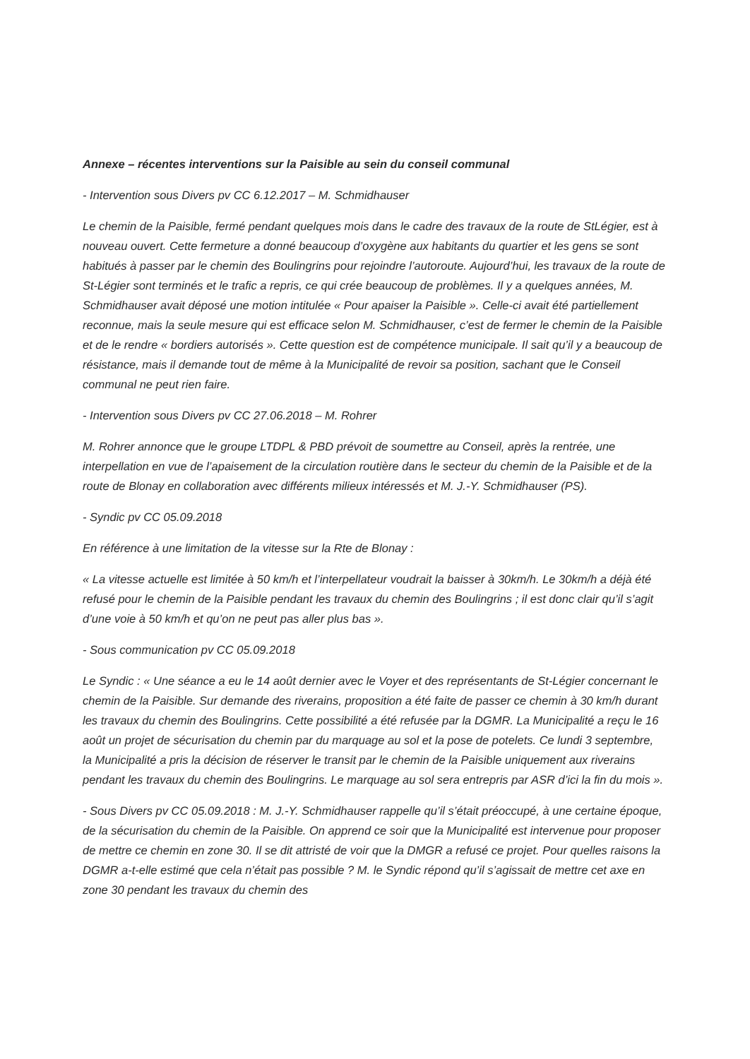Annexe – récentes interventions sur la Paisible au sein du conseil communal
- Intervention sous Divers pv CC 6.12.2017 – M. Schmidhauser
Le chemin de la Paisible, fermé pendant quelques mois dans le cadre des travaux de la route de StLégier, est à nouveau ouvert. Cette fermeture a donné beaucoup d’oxygène aux habitants du quartier et les gens se sont habitués à passer par le chemin des Boulingrins pour rejoindre l’autoroute. Aujourd’hui, les travaux de la route de St-Légier sont terminés et le trafic a repris, ce qui crée beaucoup de problèmes. Il y a quelques années, M. Schmidhauser avait déposé une motion intitulée « Pour apaiser la Paisible ». Celle-ci avait été partiellement reconnue, mais la seule mesure qui est efficace selon M. Schmidhauser, c’est de fermer le chemin de la Paisible et de le rendre « bordiers autorisés ». Cette question est de compétence municipale. Il sait qu’il y a beaucoup de résistance, mais il demande tout de même à la Municipalité de revoir sa position, sachant que le Conseil communal ne peut rien faire.
- Intervention sous Divers pv CC 27.06.2018 – M. Rohrer
M. Rohrer annonce que le groupe LTDPL & PBD prévoit de soumettre au Conseil, après la rentrée, une interpellation en vue de l’apaisement de la circulation routière dans le secteur du chemin de la Paisible et de la route de Blonay en collaboration avec différents milieux intéressés et M. J.-Y. Schmidhauser (PS).
- Syndic pv CC 05.09.2018
En référence à une limitation de la vitesse sur la Rte de Blonay :
« La vitesse actuelle est limitée à 50 km/h et l’interpellateur voudrait la baisser à 30km/h. Le 30km/h a déjà été refusé pour le chemin de la Paisible pendant les travaux du chemin des Boulingrins ; il est donc clair qu’il s’agit d’une voie à 50 km/h et qu’on ne peut pas aller plus bas ».
- Sous communication pv CC 05.09.2018
Le Syndic : « Une séance a eu le 14 août dernier avec le Voyer et des représentants de St-Légier concernant le chemin de la Paisible. Sur demande des riverains, proposition a été faite de passer ce chemin à 30 km/h durant les travaux du chemin des Boulingrins. Cette possibilité a été refusée par la DGMR. La Municipalité a reçu le 16 août un projet de sécurisation du chemin par du marquage au sol et la pose de potelets. Ce lundi 3 septembre, la Municipalité a pris la décision de réserver le transit par le chemin de la Paisible uniquement aux riverains pendant les travaux du chemin des Boulingrins. Le marquage au sol sera entrepris par ASR d’ici la fin du mois ».
- Sous Divers pv CC 05.09.2018 : M. J.-Y. Schmidhauser rappelle qu’il s’était préoccupé, à une certaine époque, de la sécurisation du chemin de la Paisible. On apprend ce soir que la Municipalité est intervenue pour proposer de mettre ce chemin en zone 30. Il se dit attristé de voir que la DMGR a refusé ce projet. Pour quelles raisons la DGMR a-t-elle estimé que cela n’était pas possible ? M. le Syndic répond qu’il s’agissait de mettre cet axe en zone 30 pendant les travaux du chemin des